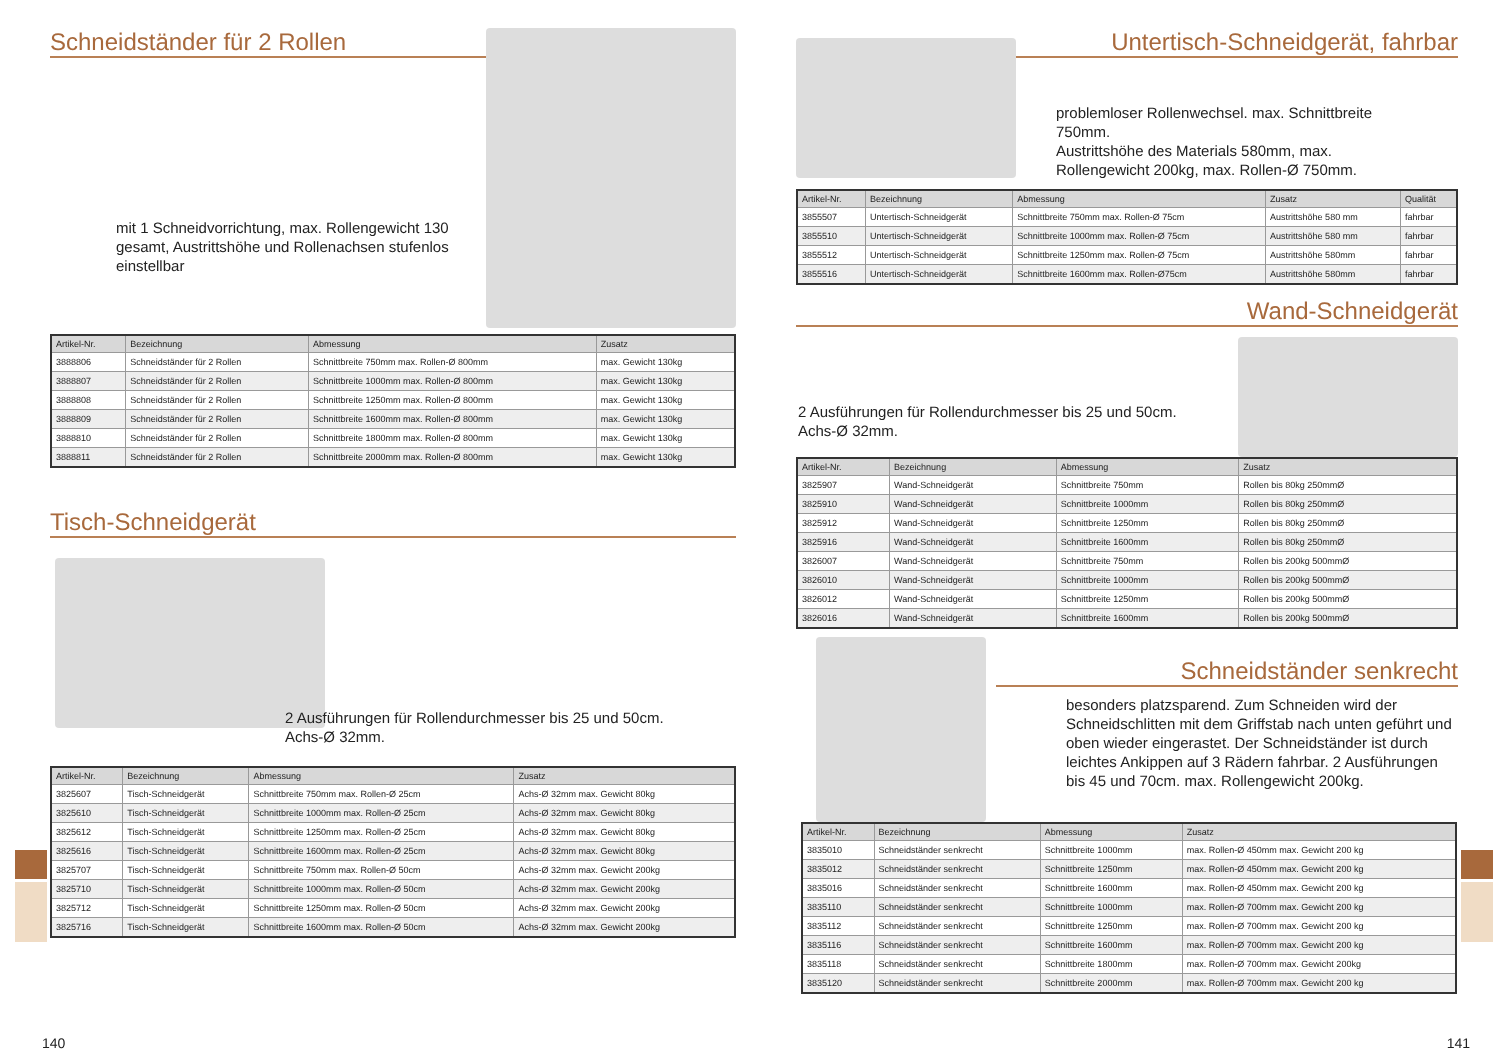Schneidständer für 2 Rollen
mit 1 Schneidvorrichtung, max. Rollengewicht 130 gesamt, Austrittshöhe und Rollenachsen stufenlos einstellbar
| Artikel-Nr. | Bezeichnung | Abmessung | Zusatz |
| --- | --- | --- | --- |
| 3888806 | Schneidständer für 2 Rollen | Schnittbreite 750mm max. Rollen-Ø 800mm | max. Gewicht 130kg |
| 3888807 | Schneidständer für 2 Rollen | Schnittbreite 1000mm max. Rollen-Ø 800mm | max. Gewicht 130kg |
| 3888808 | Schneidständer für 2 Rollen | Schnittbreite 1250mm max. Rollen-Ø 800mm | max. Gewicht 130kg |
| 3888809 | Schneidständer für 2 Rollen | Schnittbreite 1600mm max. Rollen-Ø 800mm | max. Gewicht 130kg |
| 3888810 | Schneidständer für 2 Rollen | Schnittbreite 1800mm max. Rollen-Ø 800mm | max. Gewicht 130kg |
| 3888811 | Schneidständer für 2 Rollen | Schnittbreite 2000mm max. Rollen-Ø 800mm | max. Gewicht 130kg |
Tisch-Schneidgerät
2 Ausführungen für Rollendurchmesser bis 25 und 50cm. Achs-Ø 32mm.
| Artikel-Nr. | Bezeichnung | Abmessung | Zusatz |
| --- | --- | --- | --- |
| 3825607 | Tisch-Schneidgerät | Schnittbreite 750mm max. Rollen-Ø 25cm | Achs-Ø 32mm max. Gewicht 80kg |
| 3825610 | Tisch-Schneidgerät | Schnittbreite 1000mm max. Rollen-Ø 25cm | Achs-Ø 32mm max. Gewicht 80kg |
| 3825612 | Tisch-Schneidgerät | Schnittbreite 1250mm max. Rollen-Ø 25cm | Achs-Ø 32mm max. Gewicht 80kg |
| 3825616 | Tisch-Schneidgerät | Schnittbreite 1600mm max. Rollen-Ø 25cm | Achs-Ø 32mm max. Gewicht 80kg |
| 3825707 | Tisch-Schneidgerät | Schnittbreite 750mm max. Rollen-Ø 50cm | Achs-Ø 32mm max. Gewicht 200kg |
| 3825710 | Tisch-Schneidgerät | Schnittbreite 1000mm max. Rollen-Ø 50cm | Achs-Ø 32mm max. Gewicht 200kg |
| 3825712 | Tisch-Schneidgerät | Schnittbreite 1250mm max. Rollen-Ø 50cm | Achs-Ø 32mm max. Gewicht 200kg |
| 3825716 | Tisch-Schneidgerät | Schnittbreite 1600mm max. Rollen-Ø 50cm | Achs-Ø 32mm max. Gewicht 200kg |
140
Untertisch-Schneidgerät, fahrbar
problemloser Rollenwechsel. max. Schnittbreite 750mm.
Austrittshöhe des Materials 580mm, max. Rollengewicht 200kg, max. Rollen-Ø 750mm.
| Artikel-Nr. | Bezeichnung | Abmessung | Zusatz | Qualität |
| --- | --- | --- | --- | --- |
| 3855507 | Untertisch-Schneidgerät | Schnittbreite 750mm max. Rollen-Ø 75cm | Austrittshöhe 580 mm | fahrbar |
| 3855510 | Untertisch-Schneidgerät | Schnittbreite 1000mm max. Rollen-Ø 75cm | Austrittshöhe 580 mm | fahrbar |
| 3855512 | Untertisch-Schneidgerät | Schnittbreite 1250mm max. Rollen-Ø 75cm | Austrittshöhe 580mm | fahrbar |
| 3855516 | Untertisch-Schneidgerät | Schnittbreite 1600mm max. Rollen-Ø75cm | Austrittshöhe 580mm | fahrbar |
Wand-Schneidgerät
2 Ausführungen für Rollendurchmesser bis 25 und 50cm. Achs-Ø 32mm.
| Artikel-Nr. | Bezeichnung | Abmessung | Zusatz |
| --- | --- | --- | --- |
| 3825907 | Wand-Schneidgerät | Schnittbreite 750mm | Rollen bis 80kg 250mmØ |
| 3825910 | Wand-Schneidgerät | Schnittbreite 1000mm | Rollen bis 80kg 250mmØ |
| 3825912 | Wand-Schneidgerät | Schnittbreite 1250mm | Rollen bis 80kg 250mmØ |
| 3825916 | Wand-Schneidgerät | Schnittbreite 1600mm | Rollen bis 80kg 250mmØ |
| 3826007 | Wand-Schneidgerät | Schnittbreite 750mm | Rollen bis 200kg 500mmØ |
| 3826010 | Wand-Schneidgerät | Schnittbreite 1000mm | Rollen bis 200kg 500mmØ |
| 3826012 | Wand-Schneidgerät | Schnittbreite 1250mm | Rollen bis 200kg 500mmØ |
| 3826016 | Wand-Schneidgerät | Schnittbreite 1600mm | Rollen bis 200kg 500mmØ |
Schneidständer senkrecht
besonders platzsparend. Zum Schneiden wird der Schneidschlitten mit dem Griffstab nach unten geführt und oben wieder eingerastet. Der Schneidständer ist durch leichtes Ankippen auf 3 Rädern fahrbar. 2 Ausführungen bis 45 und 70cm. max. Rollengewicht 200kg.
| Artikel-Nr. | Bezeichnung | Abmessung | Zusatz |
| --- | --- | --- | --- |
| 3835010 | Schneidständer senkrecht | Schnittbreite 1000mm | max. Rollen-Ø 450mm max. Gewicht 200 kg |
| 3835012 | Schneidständer senkrecht | Schnittbreite 1250mm | max. Rollen-Ø 450mm max. Gewicht 200 kg |
| 3835016 | Schneidständer senkrecht | Schnittbreite 1600mm | max. Rollen-Ø 450mm max. Gewicht 200 kg |
| 3835110 | Schneidständer senkrecht | Schnittbreite 1000mm | max. Rollen-Ø 700mm max. Gewicht 200 kg |
| 3835112 | Schneidständer senkrecht | Schnittbreite 1250mm | max. Rollen-Ø 700mm max. Gewicht 200 kg |
| 3835116 | Schneidständer senkrecht | Schnittbreite 1600mm | max. Rollen-Ø 700mm max. Gewicht 200 kg |
| 3835118 | Schneidständer senkrecht | Schnittbreite 1800mm | max. Rollen-Ø 700mm max. Gewicht 200kg |
| 3835120 | Schneidständer senkrecht | Schnittbreite 2000mm | max. Rollen-Ø 700mm max. Gewicht 200 kg |
141